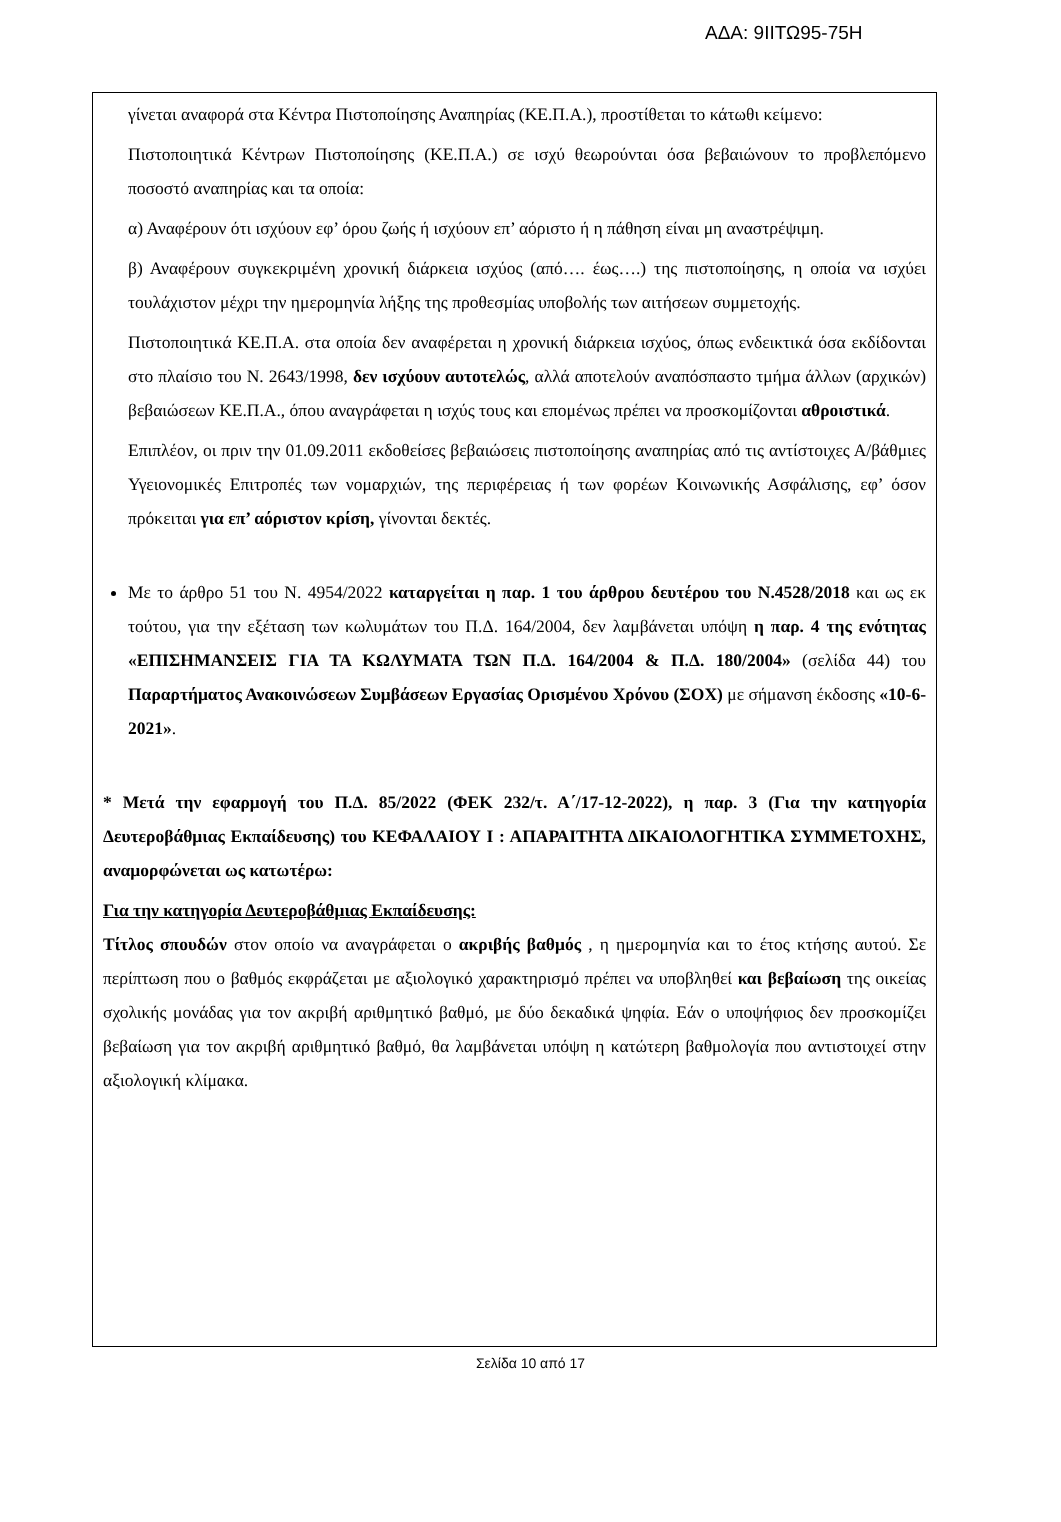ΑΔΑ: 9ΙΙΤΩ95-75Η
γίνεται αναφορά στα Κέντρα Πιστοποίησης Αναπηρίας (ΚΕ.Π.Α.), προστίθεται το κάτωθι κείμενο:
Πιστοποιητικά Κέντρων Πιστοποίησης (ΚΕ.Π.Α.) σε ισχύ θεωρούνται όσα βεβαιώνουν το προβλεπόμενο ποσοστό αναπηρίας και τα οποία:
α) Αναφέρουν ότι ισχύουν εφ’ όρου ζωής ή ισχύουν επ’ αόριστο ή η πάθηση είναι μη αναστρέψιμη.
β) Αναφέρουν συγκεκριμένη χρονική διάρκεια ισχύος (από…. έως….) της πιστοποίησης, η οποία να ισχύει τουλάχιστον μέχρι την ημερομηνία λήξης της προθεσμίας υποβολής των αιτήσεων συμμετοχής.
Πιστοποιητικά ΚΕ.Π.Α. στα οποία δεν αναφέρεται η χρονική διάρκεια ισχύος, όπως ενδεικτικά όσα εκδίδονται στο πλαίσιο του Ν. 2643/1998, δεν ισχύουν αυτοτελώς, αλλά αποτελούν αναπόσπαστο τμήμα άλλων (αρχικών) βεβαιώσεων ΚΕ.Π.Α., όπου αναγράφεται η ισχύς τους και επομένως πρέπει να προσκομίζονται αθροιστικά.
Επιπλέον, οι πριν την 01.09.2011 εκδοθείσες βεβαιώσεις πιστοποίησης αναπηρίας από τις αντίστοιχες Α/βάθμιες Υγειονομικές Επιτροπές των νομαρχιών, της περιφέρειας ή των φορέων Κοινωνικής Ασφάλισης, εφ’ όσον πρόκειται για επ’ αόριστον κρίση, γίνονται δεκτές.
Με το άρθρο 51 του Ν. 4954/2022 καταργείται η παρ. 1 του άρθρου δευτέρου του Ν.4528/2018 και ως εκ τούτου, για την εξέταση των κωλυμάτων του Π.Δ. 164/2004, δεν λαμβάνεται υπόψη η παρ. 4 της ενότητας «ΕΠΙΣΗΜΑΝΣΕΙΣ ΓΙΑ ΤΑ ΚΩΛΥΜΑΤΑ ΤΩΝ Π.Δ. 164/2004 & Π.Δ. 180/2004» (σελίδα 44) του Παραρτήματος Ανακοινώσεων Συμβάσεων Εργασίας Ορισμένου Χρόνου (ΣΟΧ) με σήμανση έκδοσης «10-6-2021».
* Μετά την εφαρμογή του Π.Δ. 85/2022 (ΦΕΚ 232/τ. Α΄/17-12-2022), η παρ. 3 (Για την κατηγορία Δευτεροβάθμιας Εκπαίδευσης) του ΚΕΦΑΛΑΙΟΥ Ι : ΑΠΑΡΑΙΤΗΤΑ ΔΙΚΑΙΟΛΟΓΗΤΙΚΑ ΣΥΜΜΕΤΟΧΗΣ, αναμορφώνεται ως κατωτέρω:
Για την κατηγορία Δευτεροβάθμιας Εκπαίδευσης:
Τίτλος σπουδών στον οποίο να αναγράφεται ο ακριβής βαθμός , η ημερομηνία και το έτος κτήσης αυτού. Σε περίπτωση που ο βαθμός εκφράζεται με αξιολογικό χαρακτηρισμό πρέπει να υποβληθεί και βεβαίωση της οικείας σχολικής μονάδας για τον ακριβή αριθμητικό βαθμό, με δύο δεκαδικά ψηφία. Εάν ο υποψήφιος δεν προσκομίζει βεβαίωση για τον ακριβή αριθμητικό βαθμό, θα λαμβάνεται υπόψη η κατώτερη βαθμολογία που αντιστοιχεί στην αξιολογική κλίμακα.
Σελίδα 10 από 17